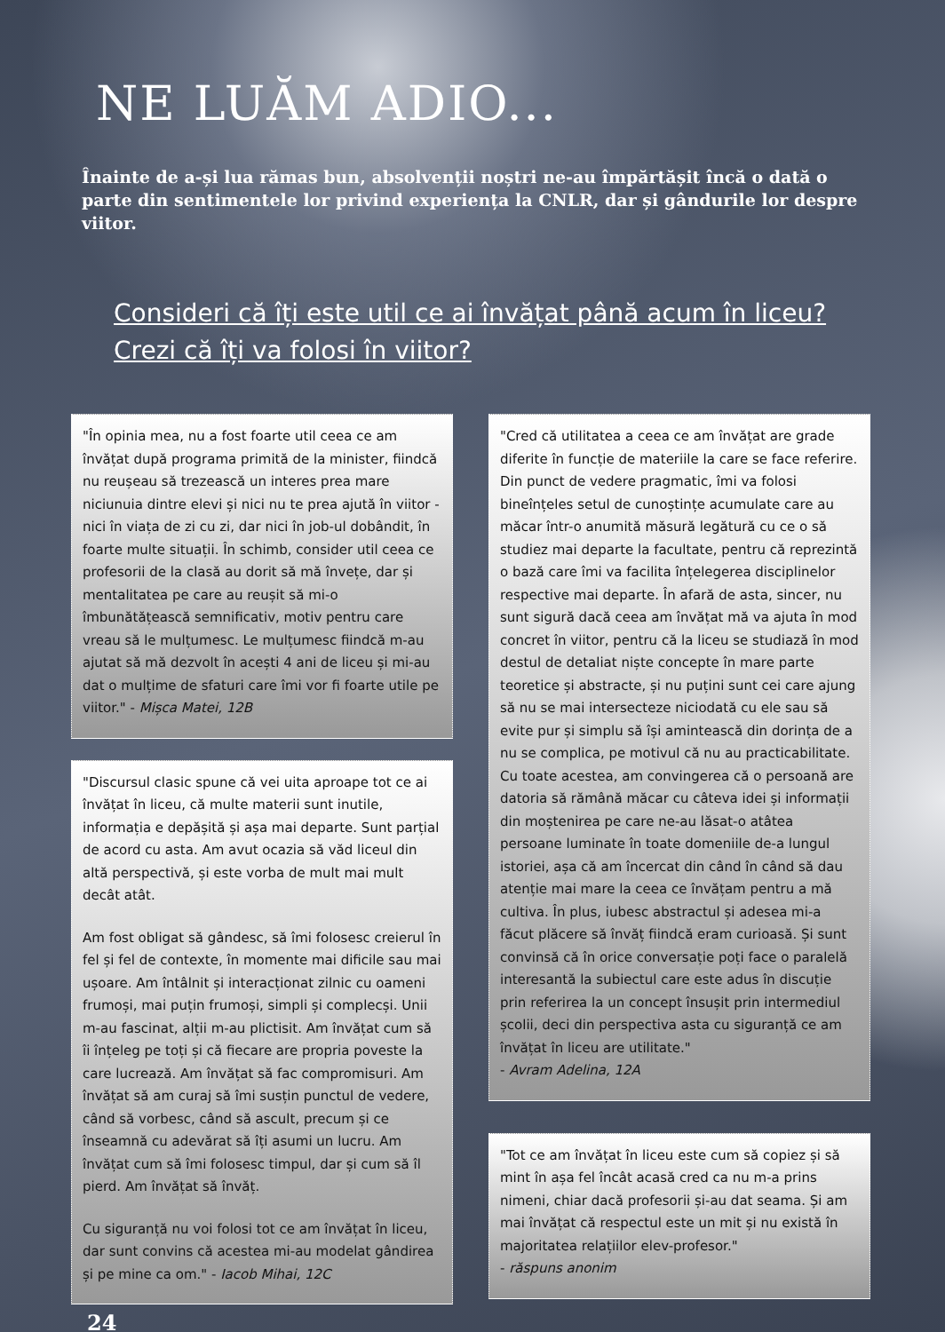NE LUĂM ADIO...
Înainte de a-și lua rămas bun, absolvenții noștri ne-au împărtășit încă o dată o parte din sentimentele lor privind experiența la CNLR, dar și gândurile lor despre viitor.
Consideri că îți este util ce ai învățat până acum în liceu? Crezi că îți va folosi în viitor?
"În opinia mea, nu a fost foarte util ceea ce am învățat după programa primită de la minister, fiindcă nu reușeau să trezească un interes prea mare niciunuia dintre elevi și nici nu te prea ajută în viitor - nici în viața de zi cu zi, dar nici în job-ul dobândit, în foarte multe situații. În schimb, consider util ceea ce profesorii de la clasă au dorit să mă învețe, dar și mentalitatea pe care au reușit să mi-o îmbunătățească semnificativ, motiv pentru care vreau să le mulțumesc. Le mulțumesc fiindcă m-au ajutat să mă dezvolt în acești 4 ani de liceu și mi-au dat o mulțime de sfaturi care îmi vor fi foarte utile pe viitor." - Mișca Matei, 12B
"Discursul clasic spune că vei uita aproape tot ce ai învățat în liceu, că multe materii sunt inutile, informația e depășită și așa mai departe. Sunt parțial de acord cu asta. Am avut ocazia să văd liceul din altă perspectivă, și este vorba de mult mai mult decât atât.
Am fost obligat să gândesc, să îmi folosesc creierul în fel și fel de contexte, în momente mai dificile sau mai ușoare. Am întâlnit și interacționat zilnic cu oameni frumoși, mai puțin frumoși, simpli și complecși. Unii m-au fascinat, alții m-au plictisit. Am învățat cum să îi înțeleg pe toți și că fiecare are propria poveste la care lucrează. Am învățat să fac compromisuri. Am învățat să am curaj să îmi susțin punctul de vedere, când să vorbesc, când să ascult, precum și ce înseamnă cu adevărat să îți asumi un lucru. Am învățat cum să îmi folosesc timpul, dar și cum să îl pierd. Am învățat să învăț.
Cu siguranță nu voi folosi tot ce am învățat în liceu, dar sunt convins că acestea mi-au modelat gândirea și pe mine ca om." - Iacob Mihai, 12C
"Cred că utilitatea a ceea ce am învățat are grade diferite în funcție de materiile la care se face referire. Din punct de vedere pragmatic, îmi va folosi bineînțeles setul de cunoștințe acumulate care au măcar într-o anumită măsură legătură cu ce o să studiez mai departe la facultate, pentru că reprezintă o bază care îmi va facilita înțelegerea disciplinelor respective mai departe. În afară de asta, sincer, nu sunt sigură dacă ceea am învățat mă va ajuta în mod concret în viitor, pentru că la liceu se studiază în mod destul de detaliat niște concepte în mare parte teoretice și abstracte, și nu puțini sunt cei care ajung să nu se mai intersecteze niciodată cu ele sau să evite pur și simplu să își amintească din dorința de a nu se complica, pe motivul că nu au practicabilitate. Cu toate acestea, am convingerea că o persoană are datoria să rămână măcar cu câteva idei și informații din moștenirea pe care ne-au lăsat-o atâtea persoane luminate în toate domeniile de-a lungul istoriei, așa că am încercat din când în când să dau atenție mai mare la ceea ce învățam pentru a mă cultiva. În plus, iubesc abstractul și adesea mi-a făcut plăcere să învăț fiindcă eram curioasă. Și sunt convinsă că în orice conversație poți face o paralelă interesantă la subiectul care este adus în discuție prin referirea la un concept însușit prin intermediul școlii, deci din perspectiva asta cu siguranță ce am învățat în liceu are utilitate."
- Avram Adelina, 12A
"Tot ce am învățat în liceu este cum să copiez și să mint în așa fel încât acasă cred ca nu m-a prins nimeni, chiar dacă profesorii și-au dat seama. Și am mai învățat că respectul este un mit și nu există în majoritatea relațiilor elev-profesor."
- răspuns anonim
24